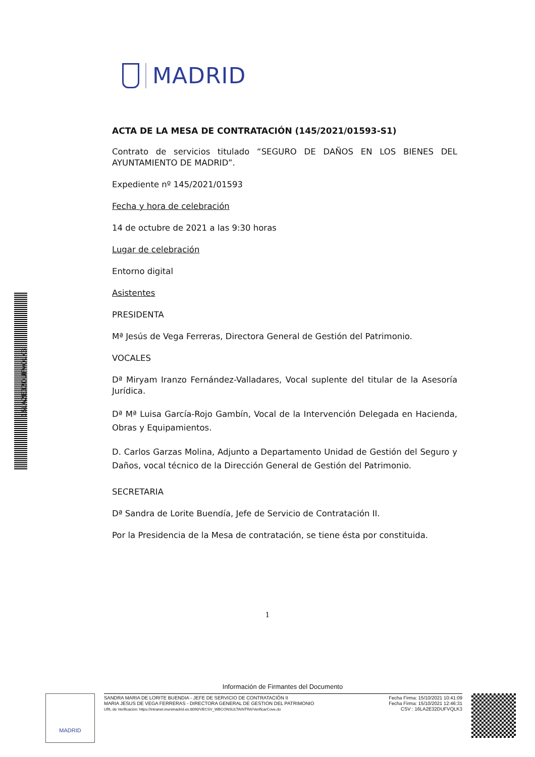16LA2E32DUFVQLK3
MADRID
ACTA DE LA MESA DE CONTRATACIÓN (145/2021/01593-S1)
Contrato de servicios titulado “SEGURO DE DAÑOS EN LOS BIENES DEL AYUNTAMIENTO DE MADRID”.
Expediente nº 145/2021/01593
Fecha y hora de celebración
14 de octubre de 2021 a las 9:30 horas
Lugar de celebración
Entorno digital
Asistentes
PRESIDENTA
Mª Jesús de Vega Ferreras, Directora General de Gestión del Patrimonio.
VOCALES
Dª Miryam Iranzo Fernández-Valladares, Vocal suplente del titular de la Asesoría Jurídica.
Dª Mª Luisa García-Rojo Gambín, Vocal de la Intervención Delegada en Hacienda, Obras y Equipamientos.
D. Carlos Garzas Molina, Adjunto a Departamento Unidad de Gestión del Seguro y Daños, vocal técnico de la Dirección General de Gestión del Patrimonio.
SECRETARIA
Dª Sandra de Lorite Buendía, Jefe de Servicio de Contratación II.
Por la Presidencia de la Mesa de contratación, se tiene ésta por constituida.
1
Información de Firmantes del Documento
MADRID
SANDRA MARIA DE LORITE BUENDIA - JEFE DE SERVICIO DE CONTRATACIÓN II
MARIA JESUS DE VEGA FERRERAS - DIRECTORA GENERAL DE GESTION DEL PATRIMONIO
URL de Verificación: https://intranet.munimadrid.es:8090/VECSV_WBCONSULTAINTRA/VerificarCove.do
Fecha Firma: 15/10/2021 10:41:09
Fecha Firma: 15/10/2021 12:46:31
CSV : 16LA2E32DUFVQLK3